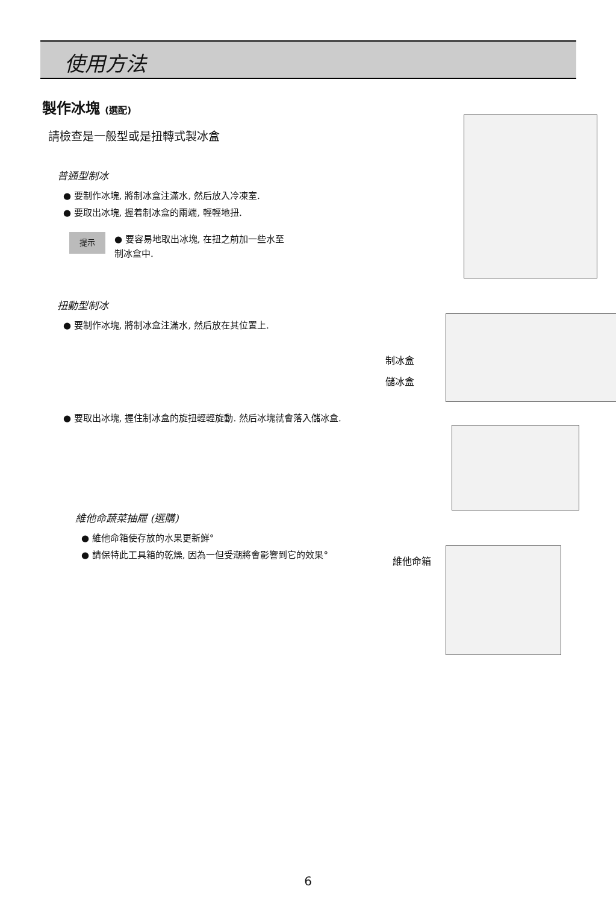使用方法
製作冰塊 (選配)
請檢查是一般型或是扭轉式製冰盒
普通型制冰
● 要制作冰塊, 將制冰盒注滿水, 然后放入冷凍室.
● 要取出冰塊, 握着制冰盒的兩端, 輕輕地扭.
提示
● 要容易地取出冰塊, 在扭之前加一些水至
制冰盒中.
扭動型制冰
● 要制作冰塊, 將制冰盒注滿水, 然后放在其位置上.
● 要取出冰塊, 握住制冰盒的旋扭輕輕旋動. 然后冰塊就會落入儲冰盒.
維他命蔬菜抽屜 (選購)
● 維他命箱使存放的水果更新鮮°
● 請保特此工具箱的乾燥, 因為一但受潮將會影響到它的效果°
制冰盒
儲冰盒
維他命箱
6